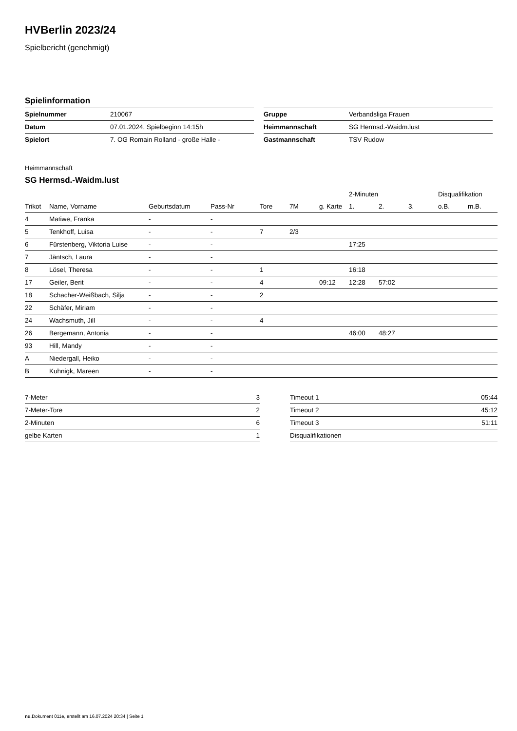HVBerlin 2023/24
Spielbericht (genehmigt)
Spielinformation
| Spielnummer | 210067 |
| Datum | 07.01.2024, Spielbeginn 14:15h |
| Spielort | 7. OG Romain Rolland - große Halle - |
| Gruppe | Verbandsliga Frauen |
| Heimmannschaft | SG Hermsd.-Waidm.lust |
| Gastmannschaft | TSV Rudow |
Heimmannschaft
SG Hermsd.-Waidm.lust
| | | | | | | | 2-Minuten | | | Disqualifikation | |
| --- | --- | --- | --- | --- | --- | --- | --- | --- | --- | --- | --- |
| Trikot | Name, Vorname | Geburtsdatum | Pass-Nr | Tore | 7M | g. Karte | 1. | 2. | 3. | o.B. | m.B. |
| 4 | Matiwe, Franka | - | - | | | | | | | | |
| 5 | Tenkhoff, Luisa | - | - | 7 | 2/3 | | | | | | |
| 6 | Fürstenberg, Viktoria Luise | - | - | | | | 17:25 | | | | |
| 7 | Jäntsch, Laura | - | - | | | | | | | | |
| 8 | Lösel, Theresa | - | - | 1 | | | 16:18 | | | | |
| 17 | Geiler, Berit | - | - | 4 | | 09:12 | 12:28 | 57:02 | | | |
| 18 | Schacher-Weißbach, Silja | - | - | 2 | | | | | | | |
| 22 | Schäfer, Miriam | - | - | | | | | | | | |
| 24 | Wachsmuth, Jill | - | - | 4 | | | | | | | |
| 26 | Bergemann, Antonia | - | - | | | | 46:00 | 48:27 | | | |
| 93 | Hill, Mandy | - | - | | | | | | | | |
| A | Niedergall, Heiko | - | - | | | | | | | | |
| B | Kuhnigk, Mareen | - | - | | | | | | | | |
| 7-Meter | 3 |
| 7-Meter-Tore | 2 |
| 2-Minuten | 6 |
| gelbe Karten | 1 |
| Timeout 1 | 05:44 |
| Timeout 2 | 45:12 |
| Timeout 3 | 51:11 |
| Disqualifikationen | |
nu.Dokument 011e, erstellt am 16.07.2024 20:34 | Seite 1